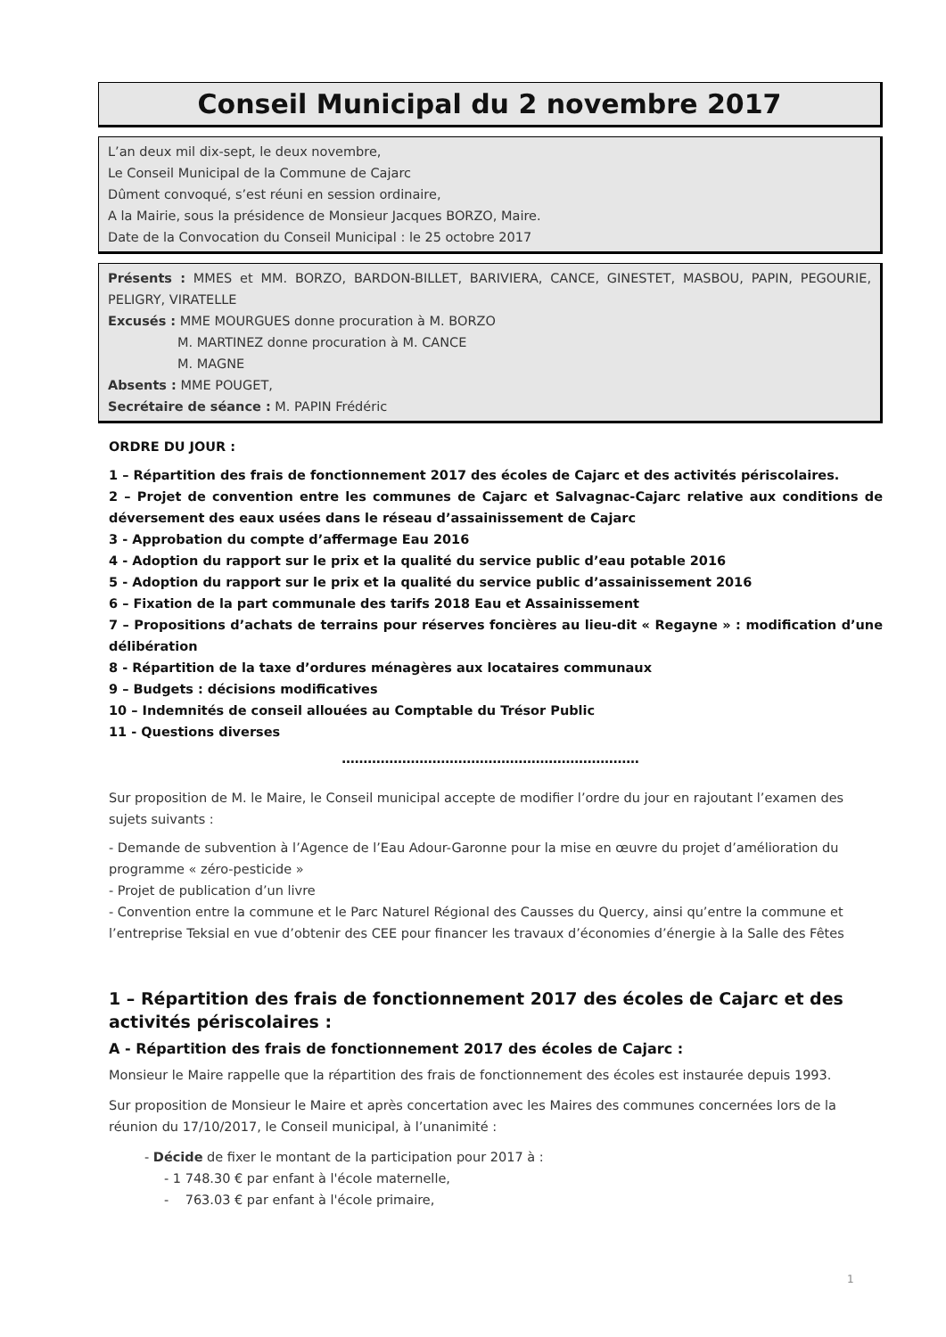Conseil Municipal du 2 novembre 2017
L’an deux mil dix-sept, le deux novembre,
Le Conseil Municipal de la Commune de Cajarc
Dûment convoqué, s’est réuni en session ordinaire,
A la Mairie, sous la présidence de Monsieur Jacques BORZO, Maire.
Date de la Convocation du Conseil Municipal : le 25 octobre 2017
Présents : MMES et MM. BORZO, BARDON-BILLET, BARIVIERA, CANCE, GINESTET, MASBOU, PAPIN, PEGOURIE, PELIGRY, VIRATELLE
Excusés : MME MOURGUES donne procuration à M. BORZO
M. MARTINEZ donne procuration à M. CANCE
M. MAGNE
Absents : MME POUGET,
Secrétaire de séance : M. PAPIN Frédéric
ORDRE DU JOUR :
1 – Répartition des frais de fonctionnement 2017 des écoles de Cajarc et des activités périscolaires.
2 – Projet de convention entre les communes de Cajarc et Salvagnac-Cajarc relative aux conditions de déversement des eaux usées dans le réseau d’assainissement de Cajarc
3 - Approbation du compte d’affermage Eau 2016
4 - Adoption du rapport sur le prix et la qualité du service public d’eau potable 2016
5 - Adoption du rapport sur le prix et la qualité du service public d’assainissement 2016
6 – Fixation de la part communale des tarifs 2018 Eau et Assainissement
7 – Propositions d’achats de terrains pour réserves foncières au lieu-dit « Regayne » : modification d’une délibération
8 - Répartition de la taxe d’ordures ménagères aux locataires communaux
9 – Budgets : décisions modificatives
10 – Indemnités de conseil allouées au Comptable du Trésor Public
11 - Questions diverses
……………………………………………………………
Sur proposition de M. le Maire, le Conseil municipal accepte de modifier l’ordre du jour en rajoutant l’examen des sujets suivants :
- Demande de subvention à l’Agence de l’Eau Adour-Garonne pour la mise en œuvre du projet d’amélioration du programme « zéro-pesticide »
- Projet de publication d’un livre
- Convention entre la commune et le Parc Naturel Régional des Causses du Quercy, ainsi qu’entre la commune et l’entreprise Teksial en vue d’obtenir des CEE pour financer les travaux d’économies d’énergie à la Salle des Fêtes
1 – Répartition des frais de fonctionnement 2017 des écoles de Cajarc et des activités périscolaires :
A - Répartition des frais de fonctionnement 2017 des écoles de Cajarc :
Monsieur le Maire rappelle que la répartition des frais de fonctionnement des écoles est instaurée depuis 1993.
Sur proposition de Monsieur le Maire et après concertation avec les Maires des communes concernées lors de la réunion du 17/10/2017, le Conseil municipal, à l’unanimité :
- Décide de fixer le montant de la participation pour 2017 à :
- 1 748.30 € par enfant à l'école maternelle,
- 763.03 € par enfant à l'école primaire,
1